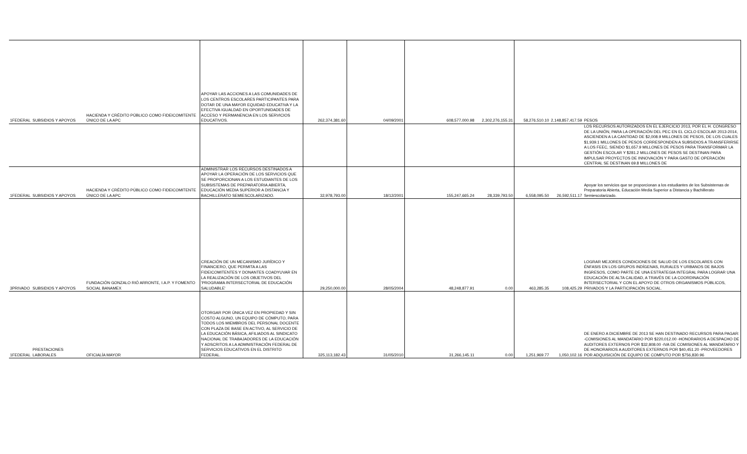| 1FEDERAL | SUBSIDIOS Y APOYOS | HACIENDA Y CRÉDITO PÚBLICO COMO FIDEICOMITENTE ÚNICO DE LA APC | APOYAR LAS ACCIONES A LAS COMUNIDADES DE LOS CENTROS ESCOLARES PARTICIPANTES PARA DOTAR DE UNA MAYOR EQUIDAD EDUCATIVA Y LA EFECTIVA IGUALDAD EN OPORTUNIDADES DE ACCESO Y PERMANENCIA EN LOS SERVICIOS EDUCATIVOS. | 262,374,381.60 | 04/09/2001 | 608,577,000.98 | 2,302,276,155.31 | 58,276,510.10 | 2,148,857,417.59 | PESOS |
| | | | | | | | | | | LOS RECURSOS AUTORIZADOS EN EL EJERCICIO 2013, POR EL H. CONGRESO DE LA UNIÓN, PARA LA OPERACIÓN DEL PEC EN EL CICLO ESCOLAR 2013-2014, ASCIENDEN A LA CANTIDAD DE $2,008.9 MILLONES DE PESOS, DE LOS CUALES $1,939.1 MILLONES DE PESOS CORRESPONDEN A SUBSIDIOS A TRANSFERIRSE A LOS FEEC, SIENDO $1,657.9 MILLONES DE PESOS PARA TRANSFORMAR LA GESTIÓN ESCOLAR Y $281.2 MILLONES DE PESOS SE DESTINAN PARA IMPULSAR PROYECTOS DE INNOVACIÓN Y PARA GASTO DE OPERACIÓN CENTRAL SE DESTINAN 69.8 MILLONES DE |
| 1FEDERAL | SUBSIDIOS Y APOYOS | HACIENDA Y CRÉDITO PÚBLICO COMO FIDEICOMITENTE ÚNICO DE LA APC | ADMINISTRAR LOS RECURSOS DESTINADOS A APOYAR LA OPERACIÓN DE LOS SERVICIOS QUE SE PROPORCIONAN A LOS ESTUDIANTES DE LOS SUBSISTEMAS DE PREPARATORIA ABIERTA, EDUCACIÓN MEDIA SUPERIOR A DISTANCIA Y BACHILLERATO SEMIESCOLARIZADO. | 32,978,793.00 | 18/12/2001 | 155,247,665.24 | 28,339,793.50 | 6,558,095.50 | 26,592,511.17 | Apoyar los servicios que se proporcionan a los estudiantes de los Subsistemas de Preparatoria Abierta, Educación Media Superior a Distancia y Bachillerato Semiescolarizado. |
| 3PRIVADO | SUBSIDIOS Y APOYOS | FUNDACIÓN GONZALO RIÓ ARRONTE, I.A.P. Y FOMENTO SOCIAL BANAMEX | CREACIÓN DE UN MECANISMO JURÍDICO Y FINANCIERO, QUE PERMITA A LAS FIDEICOMITENTES Y DONANTES COADYUVAR EN LA REALIZACIÓN DE LOS OBJETIVOS DEL 'PROGRAMA INTERSECTORIAL DE EDUCACIÓN SALUDABLE' | 29,250,000.00 | 28/05/2004 | 48,248,877.91 | 0.00 | 463,285.35 | 108,425.29 | LOGRAR MEJORES CONDICIONES DE SALUD DE LOS ESCOLARES CON ÉNFASIS EN LOS GRUPOS INDÍGENAS, RURALES Y URBANOS DE BAJOS INGRESOS, COMO PARTE DE UNA ESTRATEGIA INTEGRAL PARA LOGRAR UNA EDUCACIÓN DE ALTA CALIDAD, A TRAVÉS DE LA COORDINACIÓN INTERSECTORIAL Y CON EL APOYO DE OTROS ORGANISMOS PÚBLICOS, PRIVADOS Y LA PARTICIPACIÓN SOCIAL. |
| 1FEDERAL | PRESTACIONES LABORALES | OFICIALÍA MAYOR | OTORGAR POR ÚNICA VEZ EN PROPIEDAD Y SIN COSTO ALGUNO, UN EQUIPO DE CÓMPUTO, PARA TODOS LOS MIEMBROS DEL PERSONAL DOCENTE CON PLAZA DE BASE EN ACTIVO, AL SERVICIO DE LA EDUCACIÓN BÁSICA, AFILIADOS AL SINDICATO NACIONAL DE TRABAJADORES DE LA EDUCACIÓN Y ADSCRITOS A LA ADMNISTRACIÓN FEDERAL DE SERVICIOS EDUCATIVOS EN EL DISTRITO FEDERAL. | 325,113,182.43 | 31/05/2010 | 31,266,145.11 | 0.00 | 1,251,969.77 | 1,050,102.16 | DE ENERO A DICIEMBRE DE 2013 SE HAN DESTINADO RECURSOS PARA PAGAR: -COMISIONES AL MANDATARIO POR $220,012.00 -HONORARIOS A DESPACHO DE AUDITORES EXTERNOS POR $32,808.00 -IVA DE COMISIONES AL MANDATARIO Y DE HONORARIOS A AUDITORES EXTERNOS POR $40,451.20 -PROVEEDORES POR ADQUISICIÓN DE EQUIPO DE COMPUTO POR $756,830.96 |